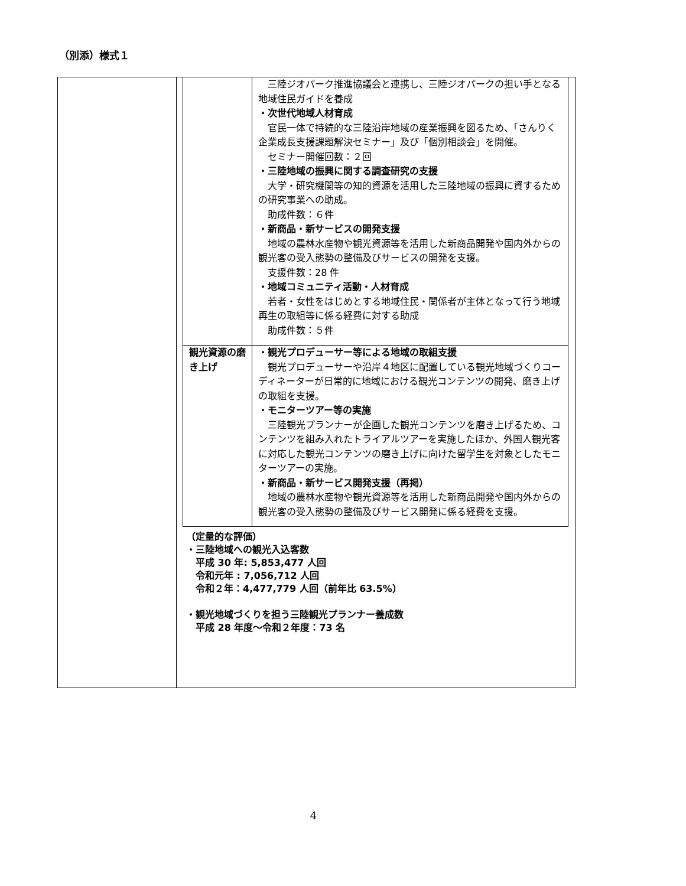（別添）様式１
| | / / 三陸ジオパーク推進協議会と連携し、三陸ジオパークの担い手となる地域住民ガイドを養成 ・次世代地域人材育成 官民一体で持続的な三陸沿岸地域の産業振興を図るため、「さんりく企業成長支援課題解決セミナー」及び「個別相談会」を開催。 セミナー開催回数：２回 ・三陸地域の振興に関する調査研究の支援 大学・研究機関等の知的資源を活用した三陸地域の振興に資するための研究事業への助成。 助成件数：６件 ・新商品・新サービスの開発支援 地域の農林水産物や観光資源等を活用した新商品開発や国内外からの観光客の受入態勢の整備及びサービスの開発を支援。 支援件数：28 件 ・地域コミュニティ活動・人材育成 若者・女性をはじめとする地域住民・関係者が主体となって行う地域再生の取組等に係る経費に対する助成 助成件数：５件 / / 観光資源の磨き上げ / ・観光プロデューサー等による地域の取組支援 観光プロデューサーや沿岸４地区に配置している観光地域づくりコーディネーターが日常的に地域における観光コンテンツの開発、磨き上げの取組を支援。 ・モニターツアー等の実施 三陸観光プランナーが企画した観光コンテンツを磨き上げるため、コンテンツを組み入れたトライアルツアーを実施したほか、外国人観光客に対応した観光コンテンツの磨き上げに向けた留学生を対象としたモニターツアーの実施。 ・新商品・新サービス開発支援（再掲） 地域の農林水産物や観光資源等を活用した新商品開発や国内外からの観光客の受入態勢の整備及びサービス開発に係る経費を支援。 / （定量的な評価） ・三陸地域への観光入込客数 平成 30 年: 5,853,477 人回 令和元年 : 7,056,712 人回 令和２年：4,477,779 人回（前年比 63.5%） ・観光地域づくりを担う三陸観光プランナー養成数 平成 28 年度～令和２年度：73 名 |
4